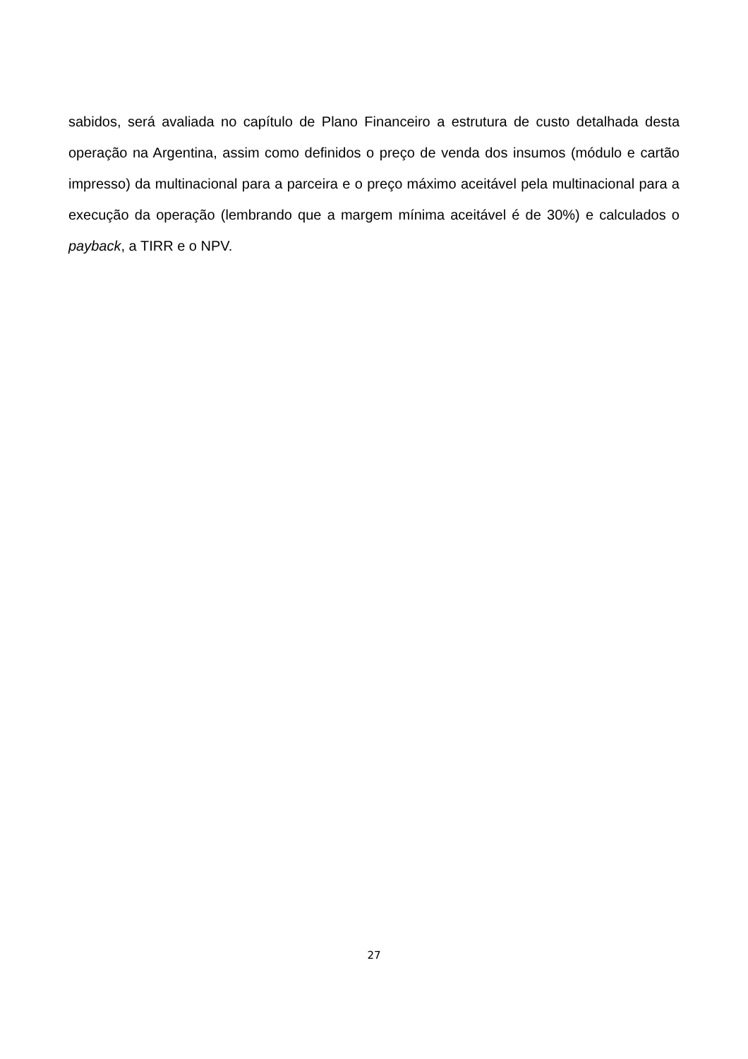sabidos, será avaliada no capítulo de Plano Financeiro a estrutura de custo detalhada desta operação na Argentina, assim como definidos o preço de venda dos insumos (módulo e cartão impresso) da multinacional para a parceira e o preço máximo aceitável pela multinacional para a execução da operação (lembrando que a margem mínima aceitável é de 30%) e calculados o payback, a TIRR e o NPV.
27